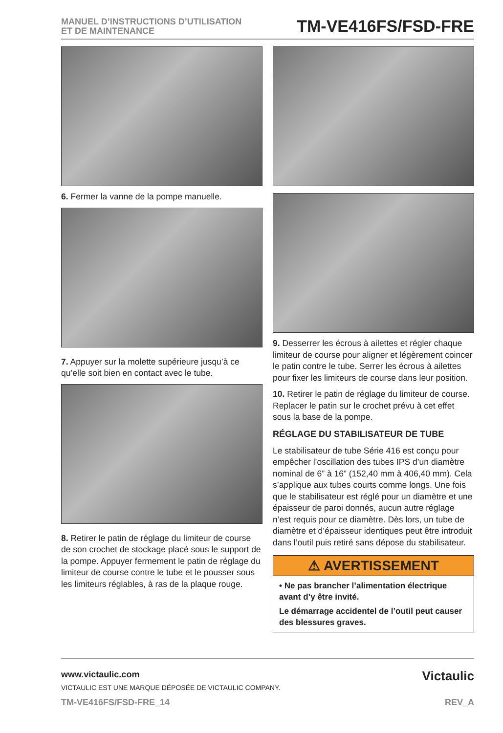MANUEL D’INSTRUCTIONS D’UTILISATION
ET DE MAINTENANCE
TM-VE416FS/FSD-FRE
6. Fermer la vanne de la pompe manuelle.
7. Appuyer sur la molette supérieure jusqu’à ce qu’elle soit bien en contact avec le tube.
8. Retirer le patin de réglage du limiteur de course de son crochet de stockage placé sous le support de la pompe. Appuyer fermement le patin de réglage du limiteur de course contre le tube et le pousser sous les limiteurs réglables, à ras de la plaque rouge.
9. Desserrer les écrous à ailettes et régler chaque limiteur de course pour aligner et légèrement coincer le patin contre le tube. Serrer les écrous à ailettes pour fixer les limiteurs de course dans leur position.
10. Retirer le patin de réglage du limiteur de course. Replacer le patin sur le crochet prévu à cet effet sous la base de la pompe.
RÉGLAGE DU STABILISATEUR DE TUBE
Le stabilisateur de tube Série 416 est conçu pour empêcher l’oscillation des tubes IPS d’un diamètre nominal de 6” à 16” (152,40 mm à 406,40 mm). Cela s’applique aux tubes courts comme longs. Une fois que le stabilisateur est réglé pour un diamètre et une épaisseur de paroi donnés, aucun autre réglage n’est requis pour ce diamètre. Dès lors, un tube de diamètre et d’épaisseur identiques peut être introduit dans l’outil puis retiré sans dépose du stabilisateur.
⚠ AVERTISSEMENT
• Ne pas brancher l’alimentation électrique avant d’y être invité.
Le démarrage accidentel de l’outil peut causer des blessures graves.
www.victaulic.com
VICTAULIC EST UNE MARQUE DÉPOSÉE DE VICTAULIC COMPANY.
TM-VE416FS/FSD-FRE_14 REV_A
Victaulic